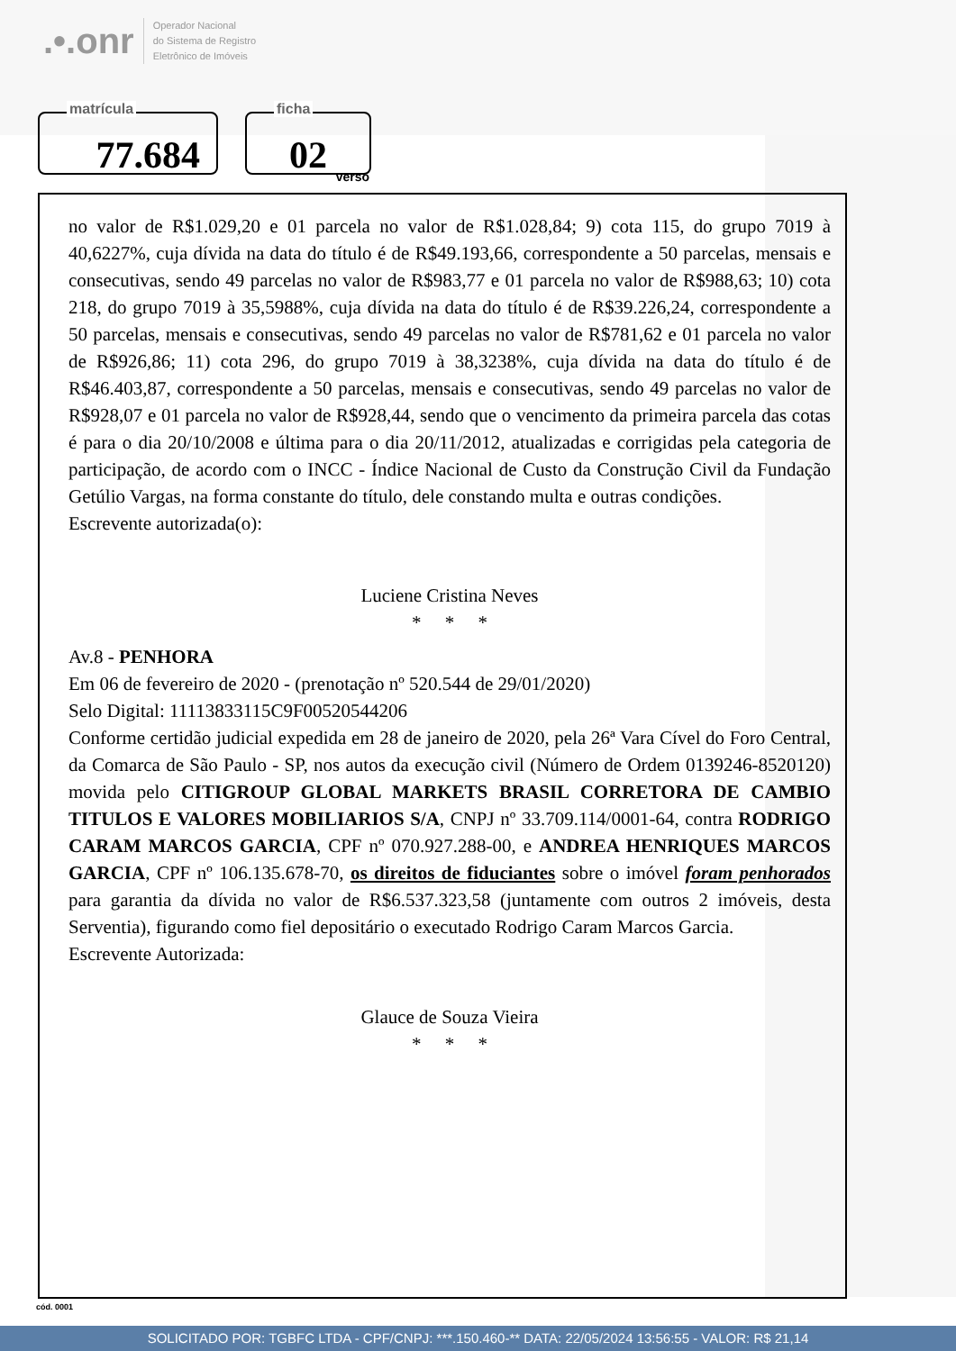.•.onr Operador Nacional
do Sistema de Registro
Eletrônico de Imóveis
matrícula
77.684
ficha
02
verso
no valor de R$1.029,20 e 01 parcela no valor de R$1.028,84; 9) cota 115, do grupo 7019 à 40,6227%, cuja dívida na data do título é de R$49.193,66, correspondente a 50 parcelas, mensais e consecutivas, sendo 49 parcelas no valor de R$983,77 e 01 parcela no valor de R$988,63; 10) cota 218, do grupo 7019 à 35,5988%, cuja dívida na data do título é de R$39.226,24, correspondente a 50 parcelas, mensais e consecutivas, sendo 49 parcelas no valor de R$781,62 e 01 parcela no valor de R$926,86; 11) cota 296, do grupo 7019 à 38,3238%, cuja dívida na data do título é de R$46.403,87, correspondente a 50 parcelas, mensais e consecutivas, sendo 49 parcelas no valor de R$928,07 e 01 parcela no valor de R$928,44, sendo que o vencimento da primeira parcela das cotas é para o dia 20/10/2008 e última para o dia 20/11/2012, atualizadas e corrigidas pela categoria de participação, de acordo com o INCC - Índice Nacional de Custo da Construção Civil da Fundação Getúlio Vargas, na forma constante do título, dele constando multa e outras condições.
Escrevente autorizada(o):
Luciene Cristina Neves
* * *
Av.8 - PENHORA
Em 06 de fevereiro de 2020 - (prenotação nº 520.544 de 29/01/2020)
Selo Digital: 11113833115C9F00520544206
Conforme certidão judicial expedida em 28 de janeiro de 2020, pela 26ª Vara Cível do Foro Central, da Comarca de São Paulo - SP, nos autos da execução civil (Número de Ordem 0139246-8520120) movida pelo CITIGROUP GLOBAL MARKETS BRASIL CORRETORA DE CAMBIO TITULOS E VALORES MOBILIARIOS S/A, CNPJ nº 33.709.114/0001-64, contra RODRIGO CARAM MARCOS GARCIA, CPF nº 070.927.288-00, e ANDREA HENRIQUES MARCOS GARCIA, CPF nº 106.135.678-70, os direitos de fiduciantes sobre o imóvel foram penhorados para garantia da dívida no valor de R$6.537.323,58 (juntamente com outros 2 imóveis, desta Serventia), figurando como fiel depositário o executado Rodrigo Caram Marcos Garcia.
Escrevente Autorizada:
Glauce de Souza Vieira
* * *
cód. 0001
SOLICITADO POR: TGBFC LTDA - CPF/CNPJ: ***.150.460-** DATA: 22/05/2024 13:56:55 - VALOR: R$ 21,14